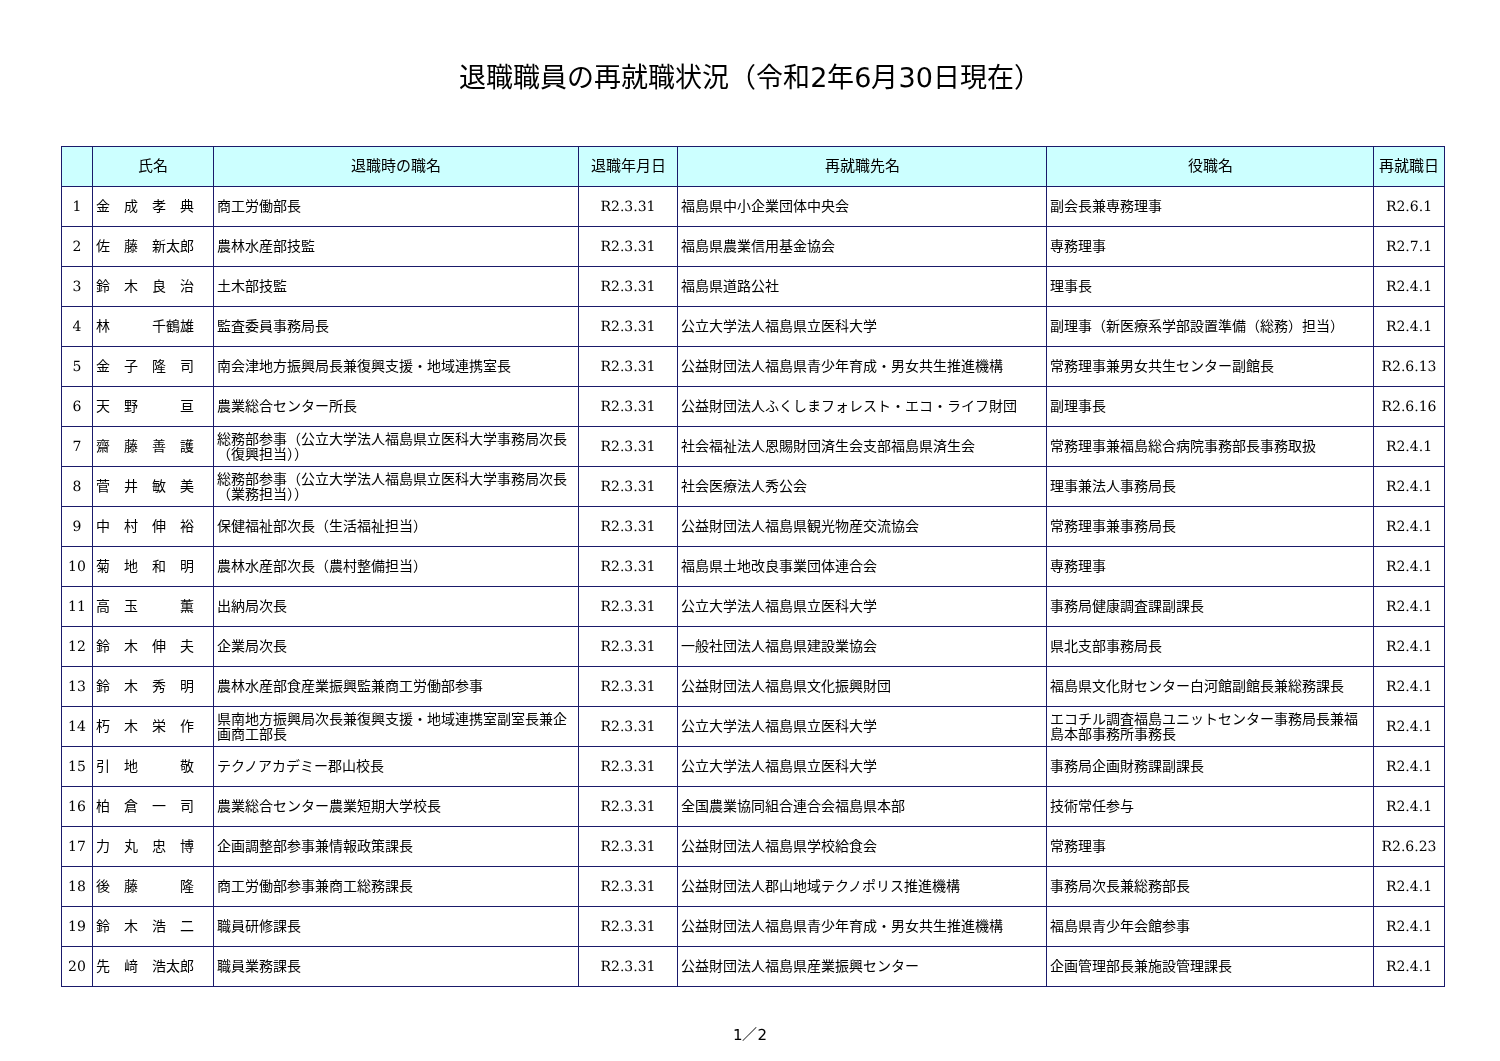退職職員の再就職状況（令和2年6月30日現在）
| | 氏名 | 退職時の職名 | 退職年月日 | 再就職先名 | 役職名 | 再就職日 |
| --- | --- | --- | --- | --- | --- | --- |
| 1 | 金 成 孝 典 | 商工労働部長 | R2.3.31 | 福島県中小企業団体中央会 | 副会長兼専務理事 | R2.6.1 |
| 2 | 佐 藤 新太郎 | 農林水産部技監 | R2.3.31 | 福島県農業信用基金協会 | 専務理事 | R2.7.1 |
| 3 | 鈴 木 良 治 | 土木部技監 | R2.3.31 | 福島県道路公社 | 理事長 | R2.4.1 |
| 4 | 林 千鶴雄 | 監査委員事務局長 | R2.3.31 | 公立大学法人福島県立医科大学 | 副理事（新医療系学部設置準備（総務）担当） | R2.4.1 |
| 5 | 金 子 隆 司 | 南会津地方振興局長兼復興支援・地域連携室長 | R2.3.31 | 公益財団法人福島県青少年育成・男女共生推進機構 | 常務理事兼男女共生センター副館長 | R2.6.13 |
| 6 | 天 野 亘 | 農業総合センター所長 | R2.3.31 | 公益財団法人ふくしまフォレスト・エコ・ライフ財団 | 副理事長 | R2.6.16 |
| 7 | 齋 藤 善 護 | 総務部参事（公立大学法人福島県立医科大学事務局次長（復興担当）） | R2.3.31 | 社会福祉法人恩賜財団済生会支部福島県済生会 | 常務理事兼福島総合病院事務部長事務取扱 | R2.4.1 |
| 8 | 菅 井 敏 美 | 総務部参事（公立大学法人福島県立医科大学事務局次長（業務担当）） | R2.3.31 | 社会医療法人秀公会 | 理事兼法人事務局長 | R2.4.1 |
| 9 | 中 村 伸 裕 | 保健福祉部次長（生活福祉担当） | R2.3.31 | 公益財団法人福島県観光物産交流協会 | 常務理事兼事務局長 | R2.4.1 |
| 10 | 菊 地 和 明 | 農林水産部次長（農村整備担当） | R2.3.31 | 福島県土地改良事業団体連合会 | 専務理事 | R2.4.1 |
| 11 | 高 玉 薫 | 出納局次長 | R2.3.31 | 公立大学法人福島県立医科大学 | 事務局健康調査課副課長 | R2.4.1 |
| 12 | 鈴 木 伸 夫 | 企業局次長 | R2.3.31 | 一般社団法人福島県建設業協会 | 県北支部事務局長 | R2.4.1 |
| 13 | 鈴 木 秀 明 | 農林水産部食産業振興監兼商工労働部参事 | R2.3.31 | 公益財団法人福島県文化振興財団 | 福島県文化財センター白河館副館長兼総務課長 | R2.4.1 |
| 14 | 朽 木 栄 作 | 県南地方振興局次長兼復興支援・地域連携室副室長兼企画商工部長 | R2.3.31 | 公立大学法人福島県立医科大学 | エコチル調査福島ユニットセンター事務局長兼福島本部事務所事務長 | R2.4.1 |
| 15 | 引 地 敬 | テクノアカデミー郡山校長 | R2.3.31 | 公立大学法人福島県立医科大学 | 事務局企画財務課副課長 | R2.4.1 |
| 16 | 柏 倉 一 司 | 農業総合センター農業短期大学校長 | R2.3.31 | 全国農業協同組合連合会福島県本部 | 技術常任参与 | R2.4.1 |
| 17 | 力 丸 忠 博 | 企画調整部参事兼情報政策課長 | R2.3.31 | 公益財団法人福島県学校給食会 | 常務理事 | R2.6.23 |
| 18 | 後 藤 隆 | 商工労働部参事兼商工総務課長 | R2.3.31 | 公益財団法人郡山地域テクノポリス推進機構 | 事務局次長兼総務部長 | R2.4.1 |
| 19 | 鈴 木 浩 二 | 職員研修課長 | R2.3.31 | 公益財団法人福島県青少年育成・男女共生推進機構 | 福島県青少年会館参事 | R2.4.1 |
| 20 | 先 﨑 浩太郎 | 職員業務課長 | R2.3.31 | 公益財団法人福島県産業振興センター | 企画管理部長兼施設管理課長 | R2.4.1 |
1／2